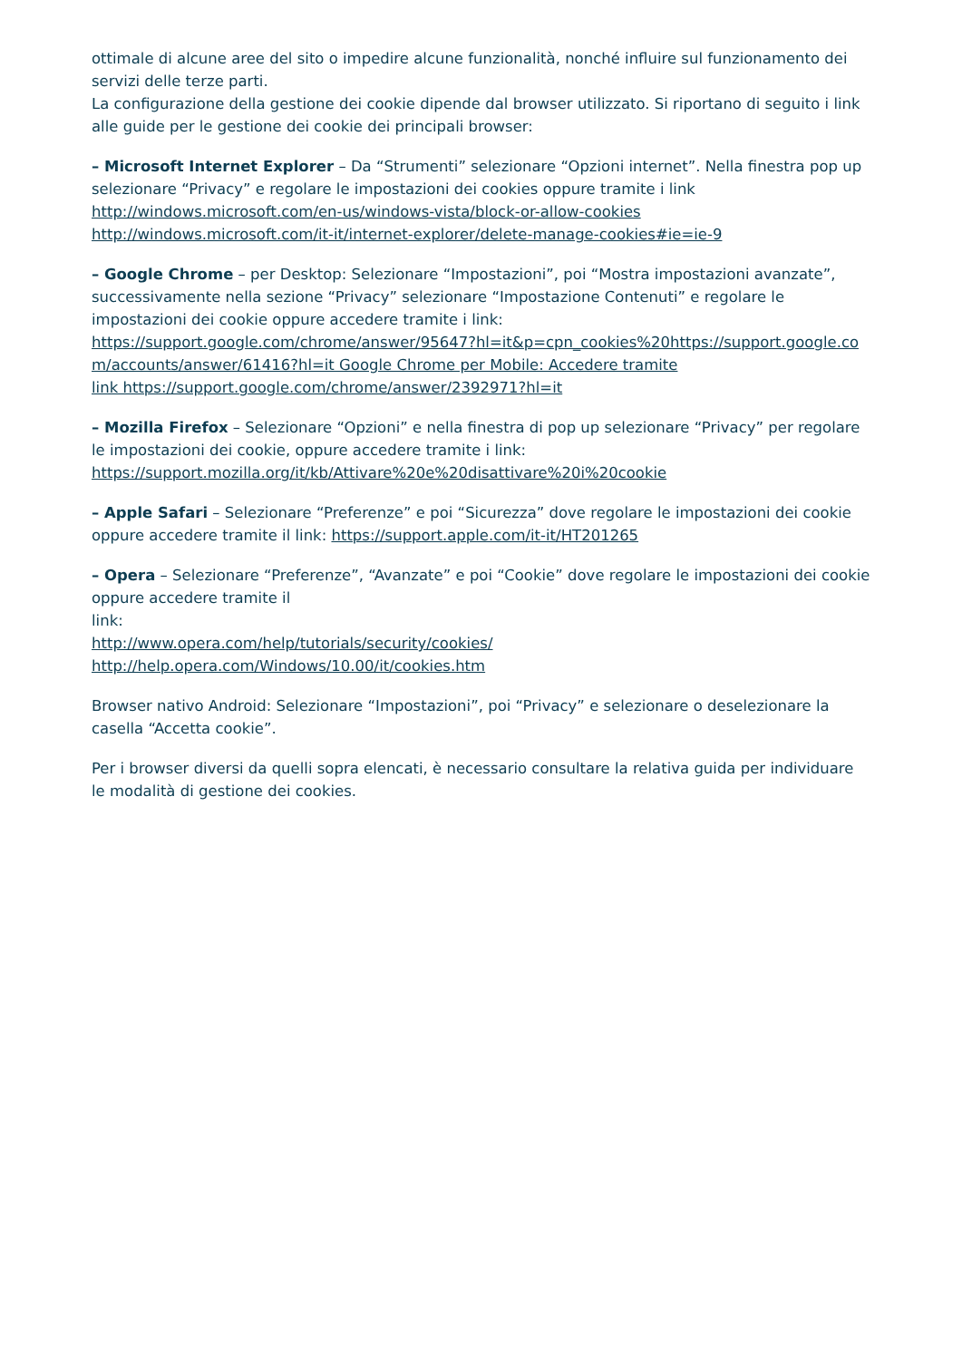ottimale di alcune aree del sito o impedire alcune funzionalità, nonché influire sul funzionamento dei servizi delle terze parti.
La configurazione della gestione dei cookie dipende dal browser utilizzato. Si riportano di seguito i link alle guide per le gestione dei cookie dei principali browser:
– Microsoft Internet Explorer – Da “Strumenti” selezionare “Opzioni internet”. Nella finestra pop up selezionare “Privacy” e regolare le impostazioni dei cookies oppure tramite i link
http://windows.microsoft.com/en-us/windows-vista/block-or-allow-cookies
http://windows.microsoft.com/it-it/internet-explorer/delete-manage-cookies#ie=ie-9
– Google Chrome – per Desktop: Selezionare “Impostazioni”, poi “Mostra impostazioni avanzate”, successivamente nella sezione “Privacy” selezionare “Impostazione Contenuti” e regolare le impostazioni dei cookie oppure accedere tramite i link:
https://support.google.com/chrome/answer/95647?hl=it&p=cpn_cookies%20https://support.google.com/accounts/answer/61416?hl=it Google Chrome per Mobile: Accedere tramite
link https://support.google.com/chrome/answer/2392971?hl=it
– Mozilla Firefox – Selezionare “Opzioni” e nella finestra di pop up selezionare “Privacy” per regolare le impostazioni dei cookie, oppure accedere tramite i link:
https://support.mozilla.org/it/kb/Attivare%20e%20disattivare%20i%20cookie
– Apple Safari – Selezionare “Preferenze” e poi “Sicurezza” dove regolare le impostazioni dei cookie oppure accedere tramite il link: https://support.apple.com/it-it/HT201265
– Opera – Selezionare “Preferenze”, “Avanzate” e poi “Cookie” dove regolare le impostazioni dei cookie oppure accedere tramite il
link:
http://www.opera.com/help/tutorials/security/cookies/
http://help.opera.com/Windows/10.00/it/cookies.htm
Browser nativo Android: Selezionare “Impostazioni”, poi “Privacy” e selezionare o deselezionare la casella “Accetta cookie”.
Per i browser diversi da quelli sopra elencati, è necessario consultare la relativa guida per individuare le modalità di gestione dei cookies.